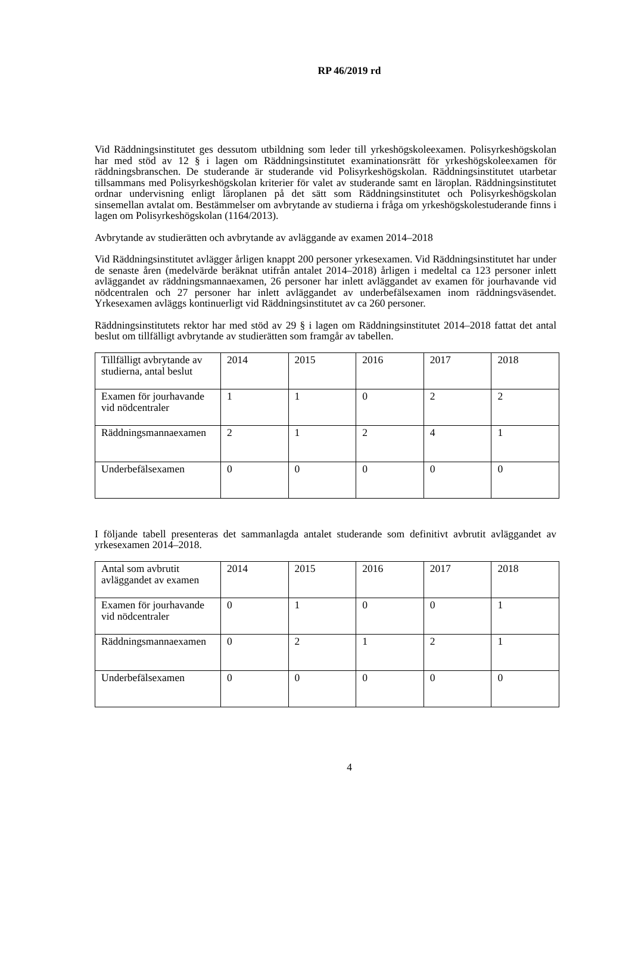RP 46/2019 rd
Vid Räddningsinstitutet ges dessutom utbildning som leder till yrkeshögskoleexamen. Polisyrkeshögskolan har med stöd av 12 § i lagen om Räddningsinstitutet examinationsrätt för yrkeshögskoleexamen för räddningsbranschen. De studerande är studerande vid Polisyrkeshögskolan. Räddningsinstitutet utarbetar tillsammans med Polisyrkeshögskolan kriterier för valet av studerande samt en läroplan. Räddningsinstitutet ordnar undervisning enligt läroplanen på det sätt som Räddningsinstitutet och Polisyrkeshögskolan sinsemellan avtalat om. Bestämmelser om avbrytande av studierna i fråga om yrkeshögskolestuderande finns i lagen om Polisyrkeshögskolan (1164/2013).
Avbrytande av studierätten och avbrytande av avläggande av examen 2014–2018
Vid Räddningsinstitutet avlägger årligen knappt 200 personer yrkesexamen. Vid Räddningsinstitutet har under de senaste åren (medelvärde beräknat utifrån antalet 2014–2018) årligen i medeltal ca 123 personer inlett avläggandet av räddningsmannaexamen, 26 personer har inlett avläggandet av examen för jourhavande vid nödcentralen och 27 personer har inlett avläggandet av underbefälsexamen inom räddningsväsendet. Yrkesexamen avläggs kontinuerligt vid Räddningsinstitutet av ca 260 personer.
Räddningsinstitutets rektor har med stöd av 29 § i lagen om Räddningsinstitutet 2014–2018 fattat det antal beslut om tillfälligt avbrytande av studierätten som framgår av tabellen.
| Tillfälligt avbrytande av studierna, antal beslut | 2014 | 2015 | 2016 | 2017 | 2018 |
| Examen för jourhavande vid nödcentraler | 1 | 1 | 0 | 2 | 2 |
| Räddningsmannaexamen | 2 | 1 | 2 | 4 | 1 |
| Underbefälsexamen | 0 | 0 | 0 | 0 | 0 |
I följande tabell presenteras det sammanlagda antalet studerande som definitivt avbrutit avläggandet av yrkesexamen 2014–2018.
| Antal som avbrutit avläggandet av examen | 2014 | 2015 | 2016 | 2017 | 2018 |
| Examen för jourhavande vid nödcentraler | 0 | 1 | 0 | 0 | 1 |
| Räddningsmannaexamen | 0 | 2 | 1 | 2 | 1 |
| Underbefälsexamen | 0 | 0 | 0 | 0 | 0 |
4